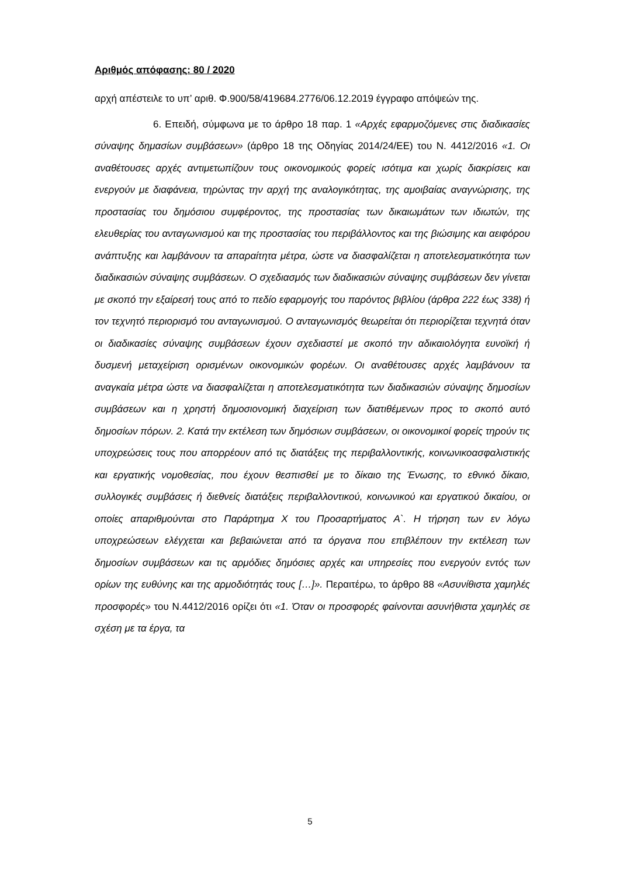Αριθμός απόφασης: 80 / 2020
αρχή απέστειλε το υπ’ αριθ. Φ.900/58/419684.2776/06.12.2019 έγγραφο απόψεών της.
6. Επειδή, σύμφωνα με το άρθρο 18 παρ. 1 «Αρχές εφαρμοζόμενες στις διαδικασίες σύναψης δημασίων συμβάσεων» (άρθρο 18 της Οδηγίας 2014/24/ΕΕ) του Ν. 4412/2016 «1. Οι αναθέτουσες αρχές αντιμετωπίζουν τους οικονομικούς φορείς ισότιμα και χωρίς διακρίσεις και ενεργούν με διαφάνεια, τηρώντας την αρχή της αναλογικότητας, της αμοιβαίας αναγνώρισης, της προστασίας του δημόσιου συμφέροντος, της προστασίας των δικαιωμάτων των ιδιωτών, της ελευθερίας του ανταγωνισμού και της προστασίας του περιβάλλοντος και της βιώσιμης και αειφόρου ανάπτυξης και λαμβάνουν τα απαραίτητα μέτρα, ώστε να διασφαλίζεται η αποτελεσματικότητα των διαδικασιών σύναψης συμβάσεων. Ο σχεδιασμός των διαδικασιών σύναψης συμβάσεων δεν γίνεται με σκοπό την εξαίρεσή τους από το πεδίο εφαρμογής του παρόντος βιβλίου (άρθρα 222 έως 338) ή τον τεχνητό περιορισμό του ανταγωνισμού. Ο ανταγωνισμός θεωρείται ότι περιορίζεται τεχνητά όταν οι διαδικασίες σύναψης συμβάσεων έχουν σχεδιαστεί με σκοπό την αδικαιολόγητα ευνοϊκή ή δυσμενή μεταχείριση ορισμένων οικονομικών φορέων. Οι αναθέτουσες αρχές λαμβάνουν τα αναγκαία μέτρα ώστε να διασφαλίζεται η αποτελεσματικότητα των διαδικασιών σύναψης δημοσίων συμβάσεων και η χρηστή δημοσιονομική διαχείριση των διατιθέμενων προς το σκοπό αυτό δημοσίων πόρων. 2. Κατά την εκτέλεση των δημόσιων συμβάσεων, οι οικονομικοί φορείς τηρούν τις υποχρεώσεις τους που απορρέουν από τις διατάξεις της περιβαλλοντικής, κοινωνικοασφαλιστικής και εργατικής νομοθεσίας, που έχουν θεσπισθεί με το δίκαιο της Ένωσης, το εθνικό δίκαιο, συλλογικές συμβάσεις ή διεθνείς διατάξεις περιβαλλοντικού, κοινωνικού και εργατικού δικαίου, οι οποίες απαριθμούνται στο Παράρτημα Χ του Προσαρτήματος Α`. Η τήρηση των εν λόγω υποχρεώσεων ελέγχεται και βεβαιώνεται από τα όργανα που επιβλέπουν την εκτέλεση των δημοσίων συμβάσεων και τις αρμόδιες δημόσιες αρχές και υπηρεσίες που ενεργούν εντός των ορίων της ευθύνης και της αρμοδιότητάς τους […]». Περαιτέρω, το άρθρο 88 «Ασυνίθιστα χαμηλές προσφορές» του Ν.4412/2016 ορίζει ότι «1. Όταν οι προσφορές φαίνονται ασυνήθιστα χαμηλές σε σχέση με τα έργα, τα
5